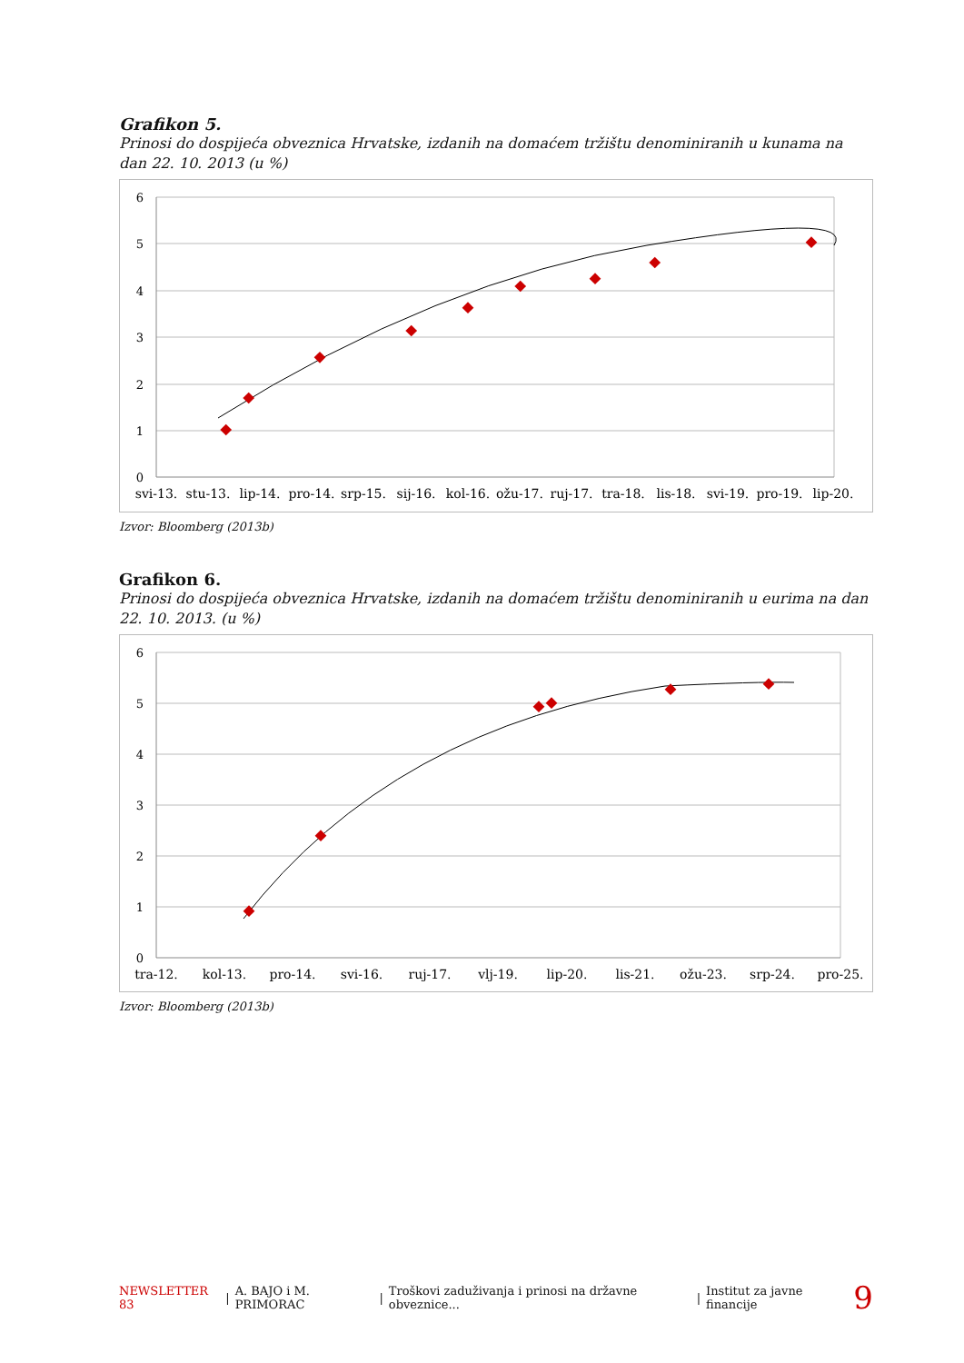Grafikon 5.
Prinosi do dospijeća obveznica Hrvatske, izdanih na domaćem tržištu denominiranih u kunama na dan 22. 10. 2013 (u %)
6
5
4
3
2
1
0
svi-13.
stu-13.
lip-14.
pro-14.
srp-15.
sij-16.
kol-16.
ožu-17.
ruj-17.
tra-18.
lis-18.
svi-19.
pro-19.
lip-20.
Izvor: Bloomberg (2013b)
Grafikon 6.
Prinosi do dospijeća obveznica Hrvatske, izdanih na domaćem tržištu denominiranih u eurima na dan 22. 10. 2013. (u %)
6
5
4
3
2
1
0
tra-12.
kol-13.
pro-14.
svi-16.
ruj-17.
vlj-19.
lip-20.
lis-21.
ožu-23.
srp-24.
pro-25.
Izvor: Bloomberg (2013b)
NEWSLETTER 83 | A. BAJO i M. PRIMORAC | Troškovi zaduživanja i prinosi na državne obveznice... | Institut za javne financije 9